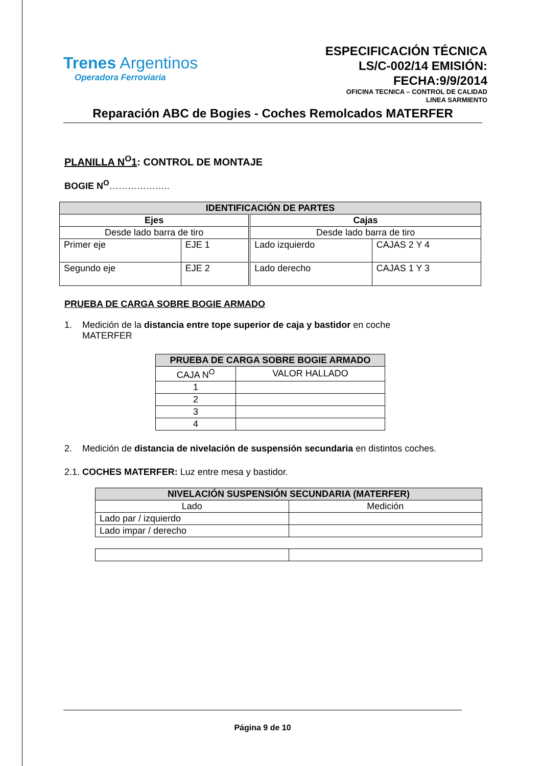Trenes Argentinos
Operadora Ferroviaria
ESPECIFICACIÓN TÉCNICA LS/C-002/14 EMISIÓN: FECHA:9/9/2014
OFICINA TECNICA – CONTROL DE CALIDAD
LINEA SARMIENTO
Reparación ABC de Bogies - Coches Remolcados MATERFER
PLANILLA N<sup>O</sup>1: CONTROL DE MONTAJE
BOGIE N<sup>O</sup>………………..
| IDENTIFICACIÓN DE PARTES | | | |
| --- | --- | --- | --- |
| Ejes | | Cajas | |
| Desde lado barra de tiro | | Desde lado barra de tiro | |
| Primer eje | EJE 1 | Lado izquierdo | CAJAS 2 Y 4 |
| Segundo eje | EJE 2 | Lado derecho | CAJAS 1 Y 3 |
PRUEBA DE CARGA SOBRE BOGIE ARMADO
1. Medición de la distancia entre tope superior de caja y bastidor en coche
MATERFER
| PRUEBA DE CARGA SOBRE BOGIE ARMADO | |
| --- | --- |
| CAJA N<sup>O</sup> | VALOR HALLADO |
| 1 | |
| 2 | |
| 3 | |
| 4 | |
2. Medición de distancia de nivelación de suspensión secundaria en distintos coches.
2.1. COCHES MATERFER: Luz entre mesa y bastidor.
| NIVELACIÓN SUSPENSIÓN SECUNDARIA (MATERFER) | |
| --- | --- |
| Lado | Medición |
| Lado par / izquierdo | |
| Lado impar / derecho | |
Página 9 de 10